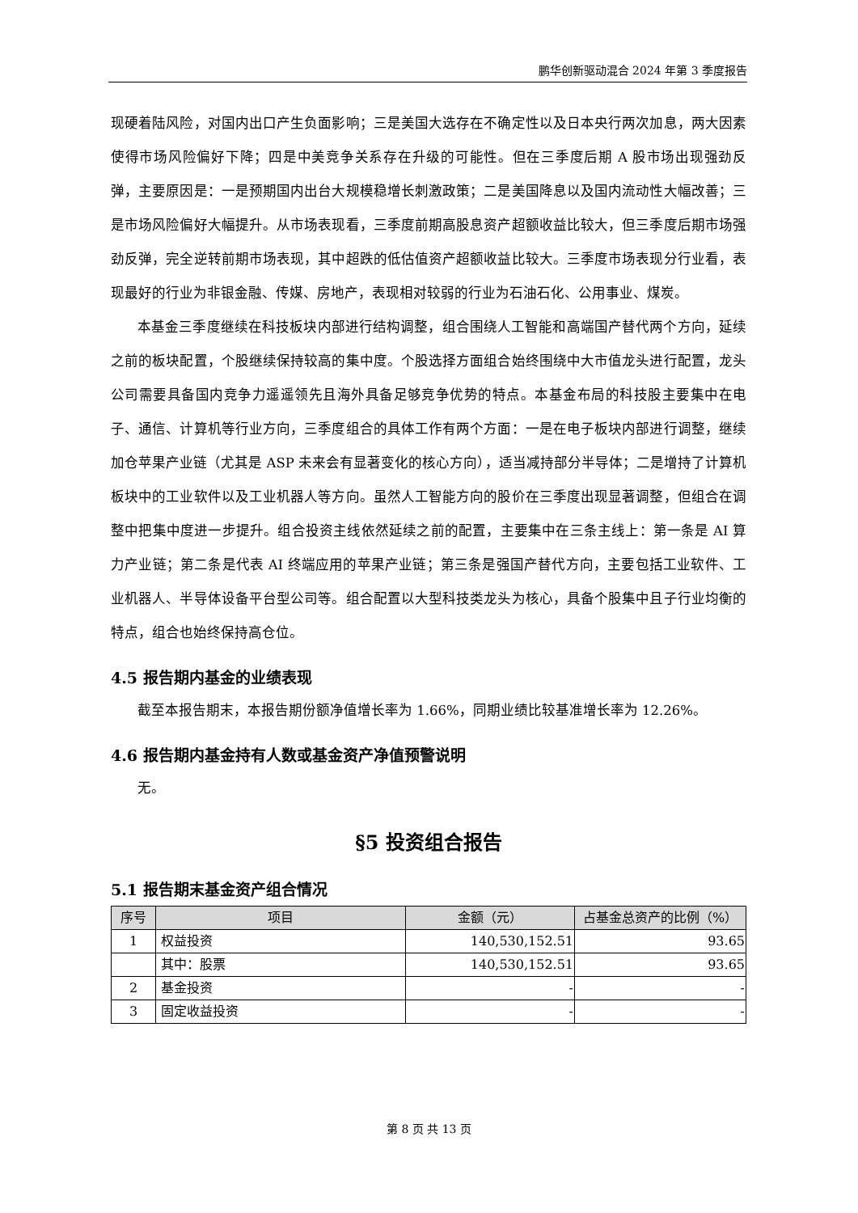鹏华创新驱动混合 2024 年第 3 季度报告
现硬着陆风险，对国内出口产生负面影响；三是美国大选存在不确定性以及日本央行两次加息，两大因素使得市场风险偏好下降；四是中美竞争关系存在升级的可能性。但在三季度后期 A 股市场出现强劲反弹，主要原因是：一是预期国内出台大规模稳增长刺激政策；二是美国降息以及国内流动性大幅改善；三是市场风险偏好大幅提升。从市场表现看，三季度前期高股息资产超额收益比较大，但三季度后期市场强劲反弹，完全逆转前期市场表现，其中超跌的低估值资产超额收益比较大。三季度市场表现分行业看，表现最好的行业为非银金融、传媒、房地产，表现相对较弱的行业为石油石化、公用事业、煤炭。
本基金三季度继续在科技板块内部进行结构调整，组合围绕人工智能和高端国产替代两个方向，延续之前的板块配置，个股继续保持较高的集中度。个股选择方面组合始终围绕中大市值龙头进行配置，龙头公司需要具备国内竞争力遥遥领先且海外具备足够竞争优势的特点。本基金布局的科技股主要集中在电子、通信、计算机等行业方向，三季度组合的具体工作有两个方面：一是在电子板块内部进行调整，继续加仓苹果产业链（尤其是 ASP 未来会有显著变化的核心方向），适当减持部分半导体；二是增持了计算机板块中的工业软件以及工业机器人等方向。虽然人工智能方向的股价在三季度出现显著调整，但组合在调整中把集中度进一步提升。组合投资主线依然延续之前的配置，主要集中在三条主线上：第一条是 AI 算力产业链；第二条是代表 AI 终端应用的苹果产业链；第三条是强国产替代方向，主要包括工业软件、工业机器人、半导体设备平台型公司等。组合配置以大型科技类龙头为核心，具备个股集中且子行业均衡的特点，组合也始终保持高仓位。
4.5 报告期内基金的业绩表现
截至本报告期末，本报告期份额净值增长率为 1.66%，同期业绩比较基准增长率为 12.26%。
4.6 报告期内基金持有人数或基金资产净值预警说明
无。
§5 投资组合报告
5.1 报告期末基金资产组合情况
| 序号 | 项目 | 金额（元） | 占基金总资产的比例（%） |
| --- | --- | --- | --- |
| 1 | 权益投资 | 140,530,152.51 | 93.65 |
| | 其中：股票 | 140,530,152.51 | 93.65 |
| 2 | 基金投资 | - | - |
| 3 | 固定收益投资 | - | - |
第 8 页 共 13 页